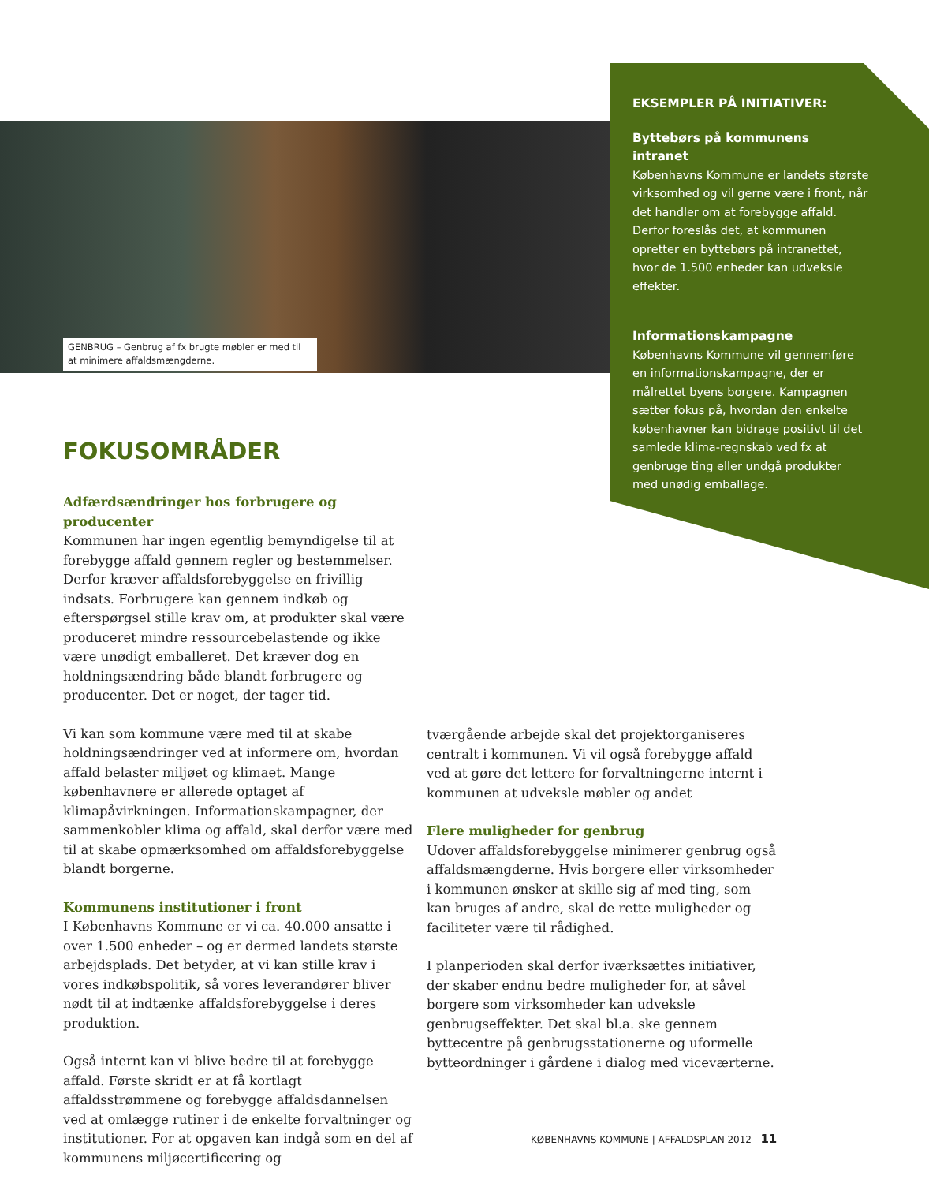GENBRUG – Genbrug af fx brugte møbler er med til at minimere affaldsmængderne.
EKSEMPLER PÅ INITIATIVER:
Byttebørs på kommunens intranet
Københavns Kommune er landets største virksomhed og vil gerne være i front, når det handler om at forebygge affald. Derfor foreslås det, at kommunen opretter en byttebørs på intranettet, hvor de 1.500 enheder kan udveksle effekter.
Informationskampagne
Københavns Kommune vil gennemføre en informationskampagne, der er målrettet byens borgere. Kampagnen sætter fokus på, hvordan den enkelte københavner kan bidrage positivt til det samlede klima-regnskab ved fx at genbruge ting eller undgå produkter med unødig emballage.
FOKUSOMRÅDER
Adfærdsændringer hos forbrugere og producenter
Kommunen har ingen egentlig bemyndigelse til at forebygge affald gennem regler og bestemmelser. Derfor kræver affaldsforebyggelse en frivillig indsats. Forbrugere kan gennem indkøb og efterspørgsel stille krav om, at produkter skal være produceret mindre ressourcebelastende og ikke være unødigt emballeret. Det kræver dog en holdningsændring både blandt forbrugere og producenter. Det er noget, der tager tid.
Vi kan som kommune være med til at skabe holdningsændringer ved at informere om, hvordan affald belaster miljøet og klimaet. Mange københavnere er allerede optaget af klimapåvirkningen. Informationskampagner, der sammenkobler klima og affald, skal derfor være med til at skabe opmærksomhed om affaldsforebyggelse blandt borgerne.
Kommunens institutioner i front
I Københavns Kommune er vi ca. 40.000 ansatte i over 1.500 enheder – og er dermed landets største arbejdsplads. Det betyder, at vi kan stille krav i vores indkøbspolitik, så vores leverandører bliver nødt til at indtænke affaldsforebyggelse i deres produktion.
Også internt kan vi blive bedre til at forebygge affald. Første skridt er at få kortlagt affaldsstrømmene og forebygge affaldsdannelsen ved at omlægge rutiner i de enkelte forvaltninger og institutioner. For at opgaven kan indgå som en del af kommunens miljøcertificering og
tværgående arbejde skal det projektorganiseres centralt i kommunen. Vi vil også forebygge affald ved at gøre det lettere for forvaltningerne internt i kommunen at udveksle møbler og andet
Flere muligheder for genbrug
Udover affaldsforebyggelse minimerer genbrug også affaldsmængderne. Hvis borgere eller virksomheder i kommunen ønsker at skille sig af med ting, som kan bruges af andre, skal de rette muligheder og faciliteter være til rådighed.
I planperioden skal derfor iværksættes initiativer, der skaber endnu bedre muligheder for, at såvel borgere som virksomheder kan udveksle genbrugseffekter. Det skal bl.a. ske gennem byttecentre på genbrugsstationerne og uformelle bytteordninger i gårdene i dialog med viceværterne.
KØBENHAVNS KOMMUNE | AFFALDSPLAN 2012 11